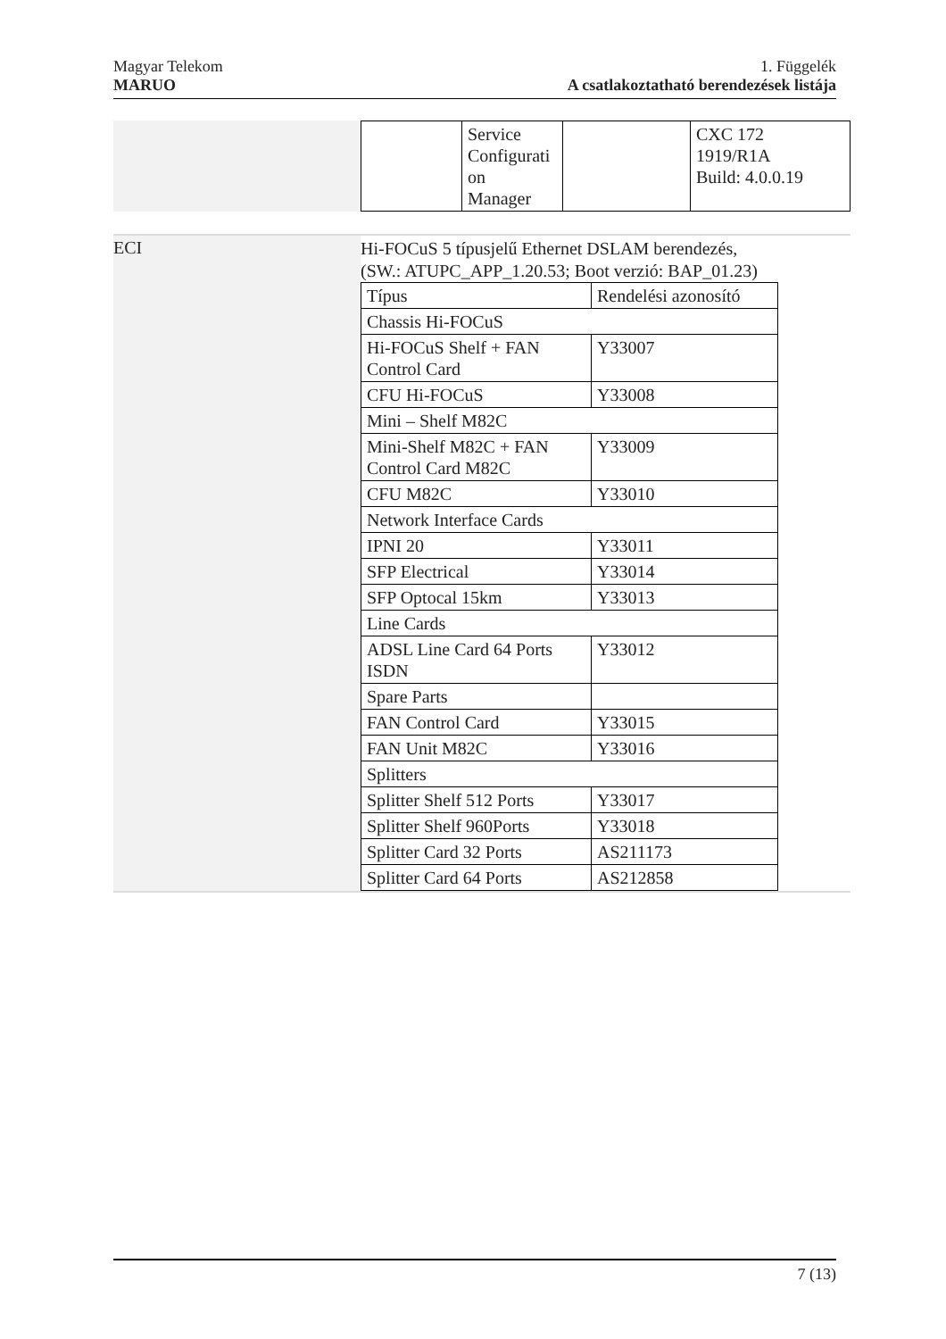Magyar Telekom
MARUO
1. Függelék
A csatlakoztatható berendezések listája
| | / / Service Configurati on Manager / / CXC 172 1919/R1A Build: 4.0.0.19 / |
| ECI | Hi-FOCuS 5 típusjelű Ethernet DSLAM berendezés, (SW.: ATUPC_APP_1.20.53; Boot verzió: BAP_01.23) / Típus / Rendelési azonosító / / Chassis Hi-FOCuS / / / Hi-FOCuS Shelf + FAN Control Card / Y33007 / / CFU Hi-FOCuS / Y33008 / / Mini – Shelf M82C / / / Mini-Shelf M82C + FAN Control Card M82C / Y33009 / / CFU M82C / Y33010 / / Network Interface Cards / / / IPNI 20 / Y33011 / / SFP Electrical / Y33014 / / SFP Optocal 15km / Y33013 / / Line Cards / / / ADSL Line Card 64 Ports ISDN / Y33012 / / Spare Parts / / / FAN Control Card / Y33015 / / FAN Unit M82C / Y33016 / / Splitters / / / Splitter Shelf 512 Ports / Y33017 / / Splitter Shelf 960Ports / Y33018 / / Splitter Card 32 Ports / AS211173 / / Splitter Card 64 Ports / AS212858 / |
7 (13)